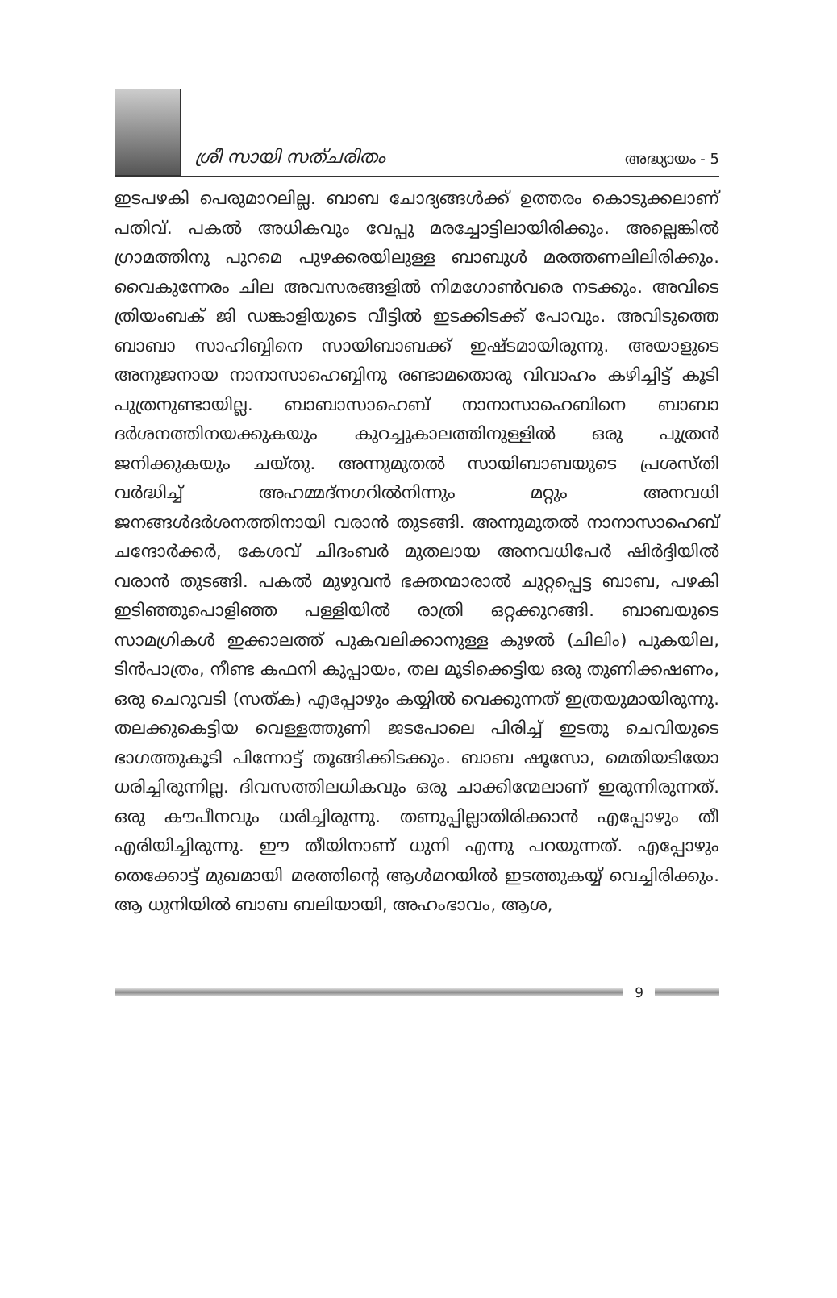ശ്രീ സായി സത്ചരിതം അദ്ധ്യായം - 5
ഇടപഴകി പെരുമാറലില്ല. ബാബ ചോദ്യങ്ങൾക്ക് ഉത്തരം കൊടുക്കലാണ് പതിവ്. പകൽ അധികവും വേപ്പു മരച്ചോട്ടിലായിരിക്കും. അല്ലെങ്കിൽ ഗ്രാമത്തിനു പുറമെ പുഴക്കരയിലുള്ള ബാബുൾ മരത്തണലിലിരിക്കും. വൈകുന്നേരം ചില അവസരങ്ങളിൽ നിമഗോൺവരെ നടക്കും. അവിടെ ത്രിയംബക് ജി ഡങ്കാളിയുടെ വീട്ടിൽ ഇടക്കിടക്ക് പോവും. അവിടുത്തെ ബാബാ സാഹിബ്ബിനെ സായിബാബക്ക് ഇഷ്ടമായിരുന്നു. അയാളുടെ അനുജനായ നാനാസാഹെബ്ബിനു രണ്ടാമതൊരു വിവാഹം കഴിച്ചിട്ട് കൂടി പുത്രനുണ്ടായില്ല. ബാബാസാഹെബ് നാനാസാഹെബിനെ ബാബാ ദർശനത്തിനയക്കുകയും കുറച്ചുകാലത്തിനുള്ളിൽ ഒരു പുത്രൻ ജനിക്കുകയും ചയ്തു. അന്നുമുതൽ സായിബാബയുടെ പ്രശസ്തി വർദ്ധിച്ച് അഹമ്മദ്നഗറിൽനിന്നും മറ്റും അനവധി ജനങ്ങൾദർശനത്തിനായി വരാൻ തുടങ്ങി. അന്നുമുതൽ നാനാസാഹെബ് ചന്ദോർക്കർ, കേശവ് ചിദംബർ മുതലായ അനവധിപേർ ഷിർദ്ദിയിൽ വരാൻ തുടങ്ങി. പകൽ മുഴുവൻ ഭക്തന്മാരാൽ ചുറ്റപ്പെട്ട ബാബ, പഴകി ഇടിഞ്ഞുപൊളിഞ്ഞ പള്ളിയിൽ രാത്രി ഒറ്റക്കുറങ്ങി. ബാബയുടെ സാമഗ്രികൾ ഇക്കാലത്ത് പുകവലിക്കാനുള്ള കുഴൽ (ചിലിം) പുകയില, ടിൻപാത്രം, നീണ്ട കഫനി കുപ്പായം, തല മൂടിക്കെട്ടിയ ഒരു തുണിക്കഷണം, ഒരു ചെറുവടി (സത്ക) എപ്പോഴും കയ്യിൽ വെക്കുന്നത് ഇത്രയുമായിരുന്നു. തലക്കുകെട്ടിയ വെള്ളത്തുണി ജടപോലെ പിരിച്ച് ഇടതു ചെവിയുടെ ഭാഗത്തുകൂടി പിന്നോട്ട് തൂങ്ങിക്കിടക്കും. ബാബ ഷൂസോ, മെതിയടിയോ ധരിച്ചിരുന്നില്ല. ദിവസത്തിലധികവും ഒരു ചാക്കിന്മേലാണ് ഇരുന്നിരുന്നത്. ഒരു കൗപീനവും ധരിച്ചിരുന്നു. തണുപ്പില്ലാതിരിക്കാൻ എപ്പോഴും തീ എരിയിച്ചിരുന്നു. ഈ തീയിനാണ് ധുനി എന്നു പറയുന്നത്. എപ്പോഴും തെക്കോട്ട് മുഖമായി മരത്തിന്റെ ആൾമറയിൽ ഇടത്തുകയ്യ് വെച്ചിരിക്കും. ആ ധുനിയിൽ ബാബ ബലിയായി, അഹംഭാവം, ആശ,
9